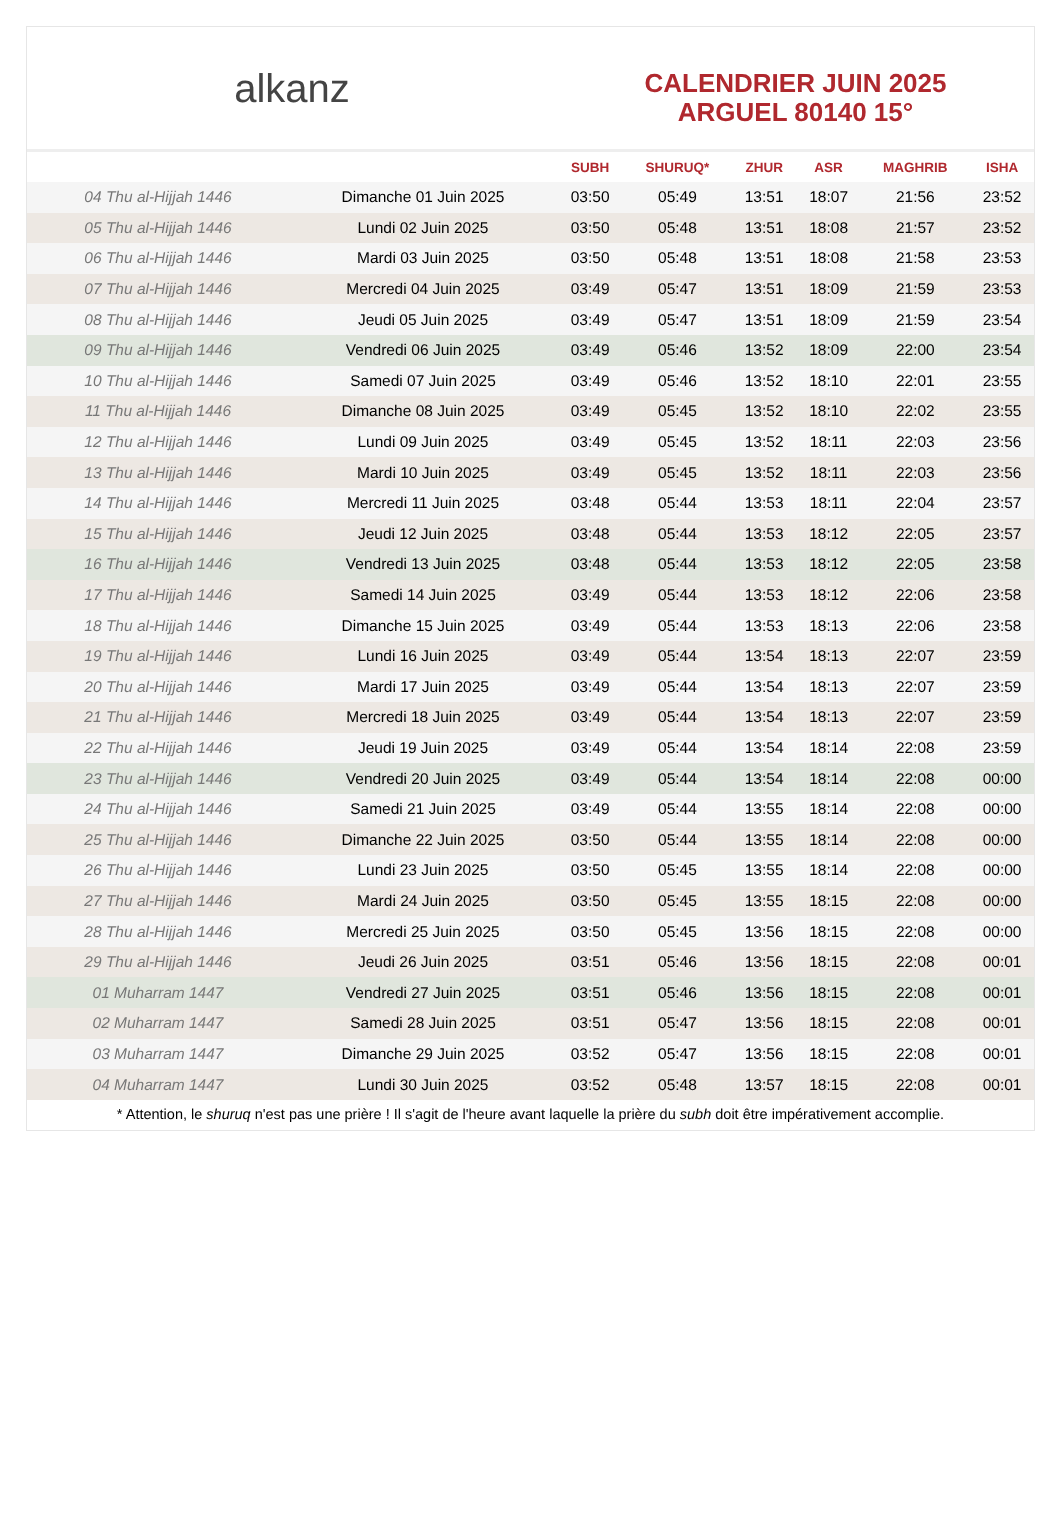alkanz
CALENDRIER JUIN 2025
ARGUEL 80140 15°
| | | SUBH | SHURUQ* | ZHUR | ASR | MAGHRIB | ISHA |
| --- | --- | --- | --- | --- | --- | --- | --- |
| 04 Thu al-Hijjah 1446 | Dimanche 01 Juin 2025 | 03:50 | 05:49 | 13:51 | 18:07 | 21:56 | 23:52 |
| 05 Thu al-Hijjah 1446 | Lundi 02 Juin 2025 | 03:50 | 05:48 | 13:51 | 18:08 | 21:57 | 23:52 |
| 06 Thu al-Hijjah 1446 | Mardi 03 Juin 2025 | 03:50 | 05:48 | 13:51 | 18:08 | 21:58 | 23:53 |
| 07 Thu al-Hijjah 1446 | Mercredi 04 Juin 2025 | 03:49 | 05:47 | 13:51 | 18:09 | 21:59 | 23:53 |
| 08 Thu al-Hijjah 1446 | Jeudi 05 Juin 2025 | 03:49 | 05:47 | 13:51 | 18:09 | 21:59 | 23:54 |
| 09 Thu al-Hijjah 1446 | Vendredi 06 Juin 2025 | 03:49 | 05:46 | 13:52 | 18:09 | 22:00 | 23:54 |
| 10 Thu al-Hijjah 1446 | Samedi 07 Juin 2025 | 03:49 | 05:46 | 13:52 | 18:10 | 22:01 | 23:55 |
| 11 Thu al-Hijjah 1446 | Dimanche 08 Juin 2025 | 03:49 | 05:45 | 13:52 | 18:10 | 22:02 | 23:55 |
| 12 Thu al-Hijjah 1446 | Lundi 09 Juin 2025 | 03:49 | 05:45 | 13:52 | 18:11 | 22:03 | 23:56 |
| 13 Thu al-Hijjah 1446 | Mardi 10 Juin 2025 | 03:49 | 05:45 | 13:52 | 18:11 | 22:03 | 23:56 |
| 14 Thu al-Hijjah 1446 | Mercredi 11 Juin 2025 | 03:48 | 05:44 | 13:53 | 18:11 | 22:04 | 23:57 |
| 15 Thu al-Hijjah 1446 | Jeudi 12 Juin 2025 | 03:48 | 05:44 | 13:53 | 18:12 | 22:05 | 23:57 |
| 16 Thu al-Hijjah 1446 | Vendredi 13 Juin 2025 | 03:48 | 05:44 | 13:53 | 18:12 | 22:05 | 23:58 |
| 17 Thu al-Hijjah 1446 | Samedi 14 Juin 2025 | 03:49 | 05:44 | 13:53 | 18:12 | 22:06 | 23:58 |
| 18 Thu al-Hijjah 1446 | Dimanche 15 Juin 2025 | 03:49 | 05:44 | 13:53 | 18:13 | 22:06 | 23:58 |
| 19 Thu al-Hijjah 1446 | Lundi 16 Juin 2025 | 03:49 | 05:44 | 13:54 | 18:13 | 22:07 | 23:59 |
| 20 Thu al-Hijjah 1446 | Mardi 17 Juin 2025 | 03:49 | 05:44 | 13:54 | 18:13 | 22:07 | 23:59 |
| 21 Thu al-Hijjah 1446 | Mercredi 18 Juin 2025 | 03:49 | 05:44 | 13:54 | 18:13 | 22:07 | 23:59 |
| 22 Thu al-Hijjah 1446 | Jeudi 19 Juin 2025 | 03:49 | 05:44 | 13:54 | 18:14 | 22:08 | 23:59 |
| 23 Thu al-Hijjah 1446 | Vendredi 20 Juin 2025 | 03:49 | 05:44 | 13:54 | 18:14 | 22:08 | 00:00 |
| 24 Thu al-Hijjah 1446 | Samedi 21 Juin 2025 | 03:49 | 05:44 | 13:55 | 18:14 | 22:08 | 00:00 |
| 25 Thu al-Hijjah 1446 | Dimanche 22 Juin 2025 | 03:50 | 05:44 | 13:55 | 18:14 | 22:08 | 00:00 |
| 26 Thu al-Hijjah 1446 | Lundi 23 Juin 2025 | 03:50 | 05:45 | 13:55 | 18:14 | 22:08 | 00:00 |
| 27 Thu al-Hijjah 1446 | Mardi 24 Juin 2025 | 03:50 | 05:45 | 13:55 | 18:15 | 22:08 | 00:00 |
| 28 Thu al-Hijjah 1446 | Mercredi 25 Juin 2025 | 03:50 | 05:45 | 13:56 | 18:15 | 22:08 | 00:00 |
| 29 Thu al-Hijjah 1446 | Jeudi 26 Juin 2025 | 03:51 | 05:46 | 13:56 | 18:15 | 22:08 | 00:01 |
| 01 Muharram 1447 | Vendredi 27 Juin 2025 | 03:51 | 05:46 | 13:56 | 18:15 | 22:08 | 00:01 |
| 02 Muharram 1447 | Samedi 28 Juin 2025 | 03:51 | 05:47 | 13:56 | 18:15 | 22:08 | 00:01 |
| 03 Muharram 1447 | Dimanche 29 Juin 2025 | 03:52 | 05:47 | 13:56 | 18:15 | 22:08 | 00:01 |
| 04 Muharram 1447 | Lundi 30 Juin 2025 | 03:52 | 05:48 | 13:57 | 18:15 | 22:08 | 00:01 |
* Attention, le shuruq n'est pas une prière ! Il s'agit de l'heure avant laquelle la prière du subh doit être impérativement accomplie.